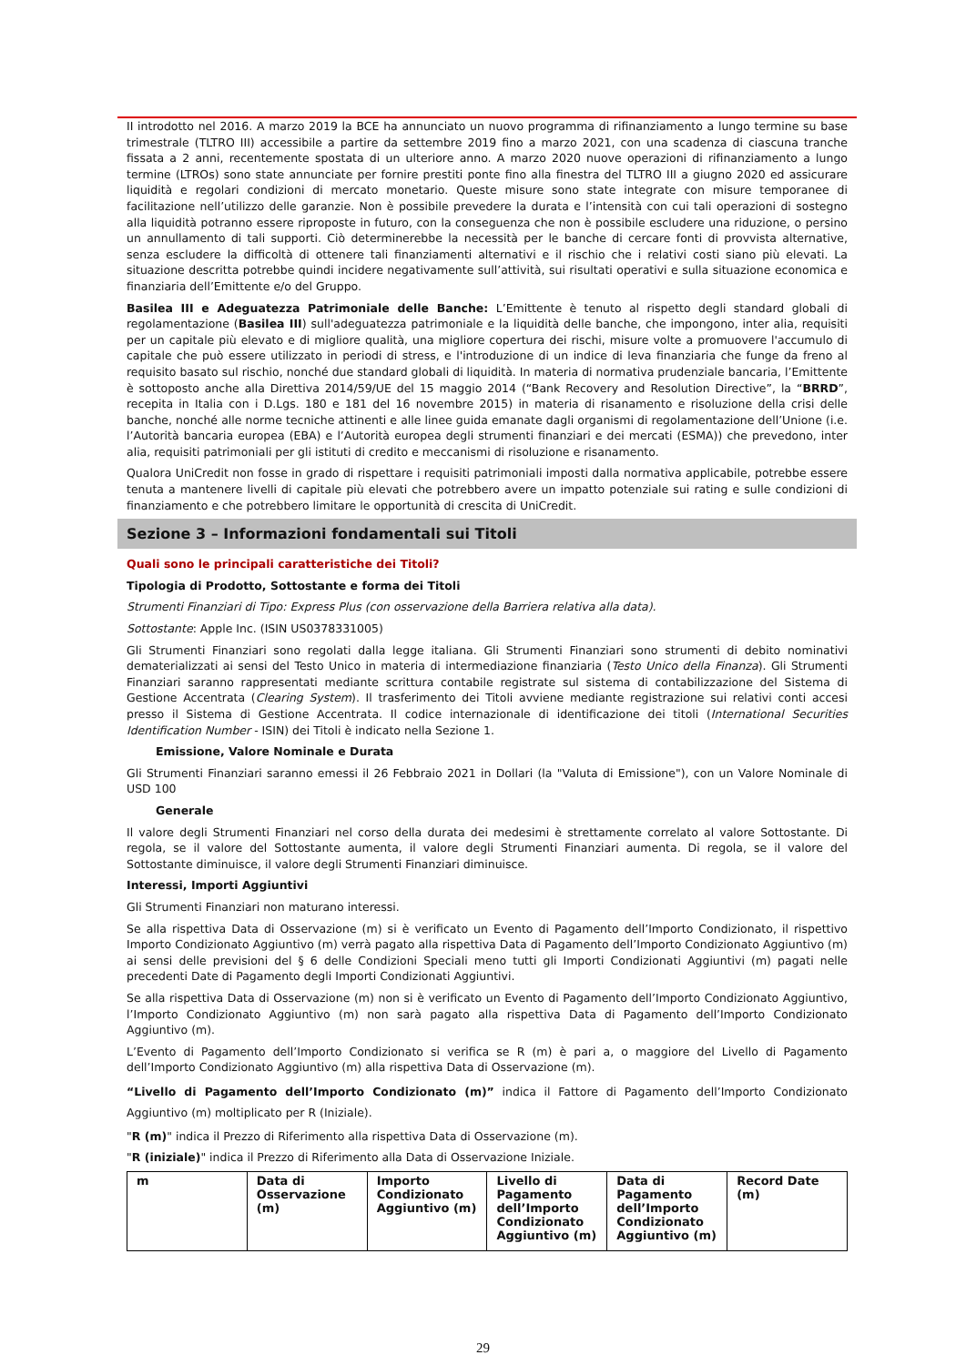II introdotto nel 2016. A marzo 2019 la BCE ha annunciato un nuovo programma di rifinanziamento a lungo termine su base trimestrale (TLTRO III) accessibile a partire da settembre 2019 fino a marzo 2021, con una scadenza di ciascuna tranche fissata a 2 anni, recentemente spostata di un ulteriore anno. A marzo 2020 nuove operazioni di rifinanziamento a lungo termine (LTROs) sono state annunciate per fornire prestiti ponte fino alla finestra del TLTRO III a giugno 2020 ed assicurare liquidità e regolari condizioni di mercato monetario. Queste misure sono state integrate con misure temporanee di facilitazione nell’utilizzo delle garanzie. Non è possibile prevedere la durata e l’intensità con cui tali operazioni di sostegno alla liquidità potranno essere riproposte in futuro, con la conseguenza che non è possibile escludere una riduzione, o persino un annullamento di tali supporti. Ciò determinerebbe la necessità per le banche di cercare fonti di provvista alternative, senza escludere la difficoltà di ottenere tali finanziamenti alternativi e il rischio che i relativi costi siano più elevati. La situazione descritta potrebbe quindi incidere negativamente sull’attività, sui risultati operativi e sulla situazione economica e finanziaria dell’Emittente e/o del Gruppo.
Basilea III e Adeguatezza Patrimoniale delle Banche: L’Emittente è tenuto al rispetto degli standard globali di regolamentazione (Basilea III) sull'adeguatezza patrimoniale e la liquidità delle banche, che impongono, inter alia, requisiti per un capitale più elevato e di migliore qualità, una migliore copertura dei rischi, misure volte a promuovere l'accumulo di capitale che può essere utilizzato in periodi di stress, e l'introduzione di un indice di leva finanziaria che funge da freno al requisito basato sul rischio, nonché due standard globali di liquidità. In materia di normativa prudenziale bancaria, l’Emittente è sottoposto anche alla Direttiva 2014/59/UE del 15 maggio 2014 (“Bank Recovery and Resolution Directive”, la “BRRD”, recepita in Italia con i D.Lgs. 180 e 181 del 16 novembre 2015) in materia di risanamento e risoluzione della crisi delle banche, nonché alle norme tecniche attinenti e alle linee guida emanate dagli organismi di regolamentazione dell’Unione (i.e. l’Autorità bancaria europea (EBA) e l’Autorità europea degli strumenti finanziari e dei mercati (ESMA)) che prevedono, inter alia, requisiti patrimoniali per gli istituti di credito e meccanismi di risoluzione e risanamento.
Qualora UniCredit non fosse in grado di rispettare i requisiti patrimoniali imposti dalla normativa applicabile, potrebbe essere tenuta a mantenere livelli di capitale più elevati che potrebbero avere un impatto potenziale sui rating e sulle condizioni di finanziamento e che potrebbero limitare le opportunità di crescita di UniCredit.
Sezione 3 – Informazioni fondamentali sui Titoli
Quali sono le principali caratteristiche dei Titoli?
Tipologia di Prodotto, Sottostante e forma dei Titoli
Strumenti Finanziari di Tipo: Express Plus (con osservazione della Barriera relativa alla data).
Sottostante: Apple Inc. (ISIN US0378331005)
Gli Strumenti Finanziari sono regolati dalla legge italiana. Gli Strumenti Finanziari sono strumenti di debito nominativi dematerializzati ai sensi del Testo Unico in materia di intermediazione finanziaria (Testo Unico della Finanza). Gli Strumenti Finanziari saranno rappresentati mediante scrittura contabile registrate sul sistema di contabilizzazione del Sistema di Gestione Accentrata (Clearing System). Il trasferimento dei Titoli avviene mediante registrazione sui relativi conti accesi presso il Sistema di Gestione Accentrata. Il codice internazionale di identificazione dei titoli (International Securities Identification Number - ISIN) dei Titoli è indicato nella Sezione 1.
Emissione, Valore Nominale e Durata
Gli Strumenti Finanziari saranno emessi il 26 Febbraio 2021 in Dollari (la "Valuta di Emissione"), con un Valore Nominale di USD 100
Generale
Il valore degli Strumenti Finanziari nel corso della durata dei medesimi è strettamente correlato al valore Sottostante. Di regola, se il valore del Sottostante aumenta, il valore degli Strumenti Finanziari aumenta. Di regola, se il valore del Sottostante diminuisce, il valore degli Strumenti Finanziari diminuisce.
Interessi, Importi Aggiuntivi
Gli Strumenti Finanziari non maturano interessi.
Se alla rispettiva Data di Osservazione (m) si è verificato un Evento di Pagamento dell’Importo Condizionato, il rispettivo Importo Condizionato Aggiuntivo (m) verrà pagato alla rispettiva Data di Pagamento dell’Importo Condizionato Aggiuntivo (m) ai sensi delle previsioni del § 6 delle Condizioni Speciali meno tutti gli Importi Condizionati Aggiuntivi (m) pagati nelle precedenti Date di Pagamento degli Importi Condizionati Aggiuntivi.
Se alla rispettiva Data di Osservazione (m) non si è verificato un Evento di Pagamento dell’Importo Condizionato Aggiuntivo, l’Importo Condizionato Aggiuntivo (m) non sarà pagato alla rispettiva Data di Pagamento dell’Importo Condizionato Aggiuntivo (m).
L’Evento di Pagamento dell’Importo Condizionato si verifica se R (m) è pari a, o maggiore del Livello di Pagamento dell’Importo Condizionato Aggiuntivo (m) alla rispettiva Data di Osservazione (m).
“Livello di Pagamento dell’Importo Condizionato (m)” indica il Fattore di Pagamento dell’Importo Condizionato Aggiuntivo (m) moltiplicato per R (Iniziale).
"R (m)" indica il Prezzo di Riferimento alla rispettiva Data di Osservazione (m).
"R (iniziale)" indica il Prezzo di Riferimento alla Data di Osservazione Iniziale.
| m | Data di Osservazione (m) | Importo Condizionato Aggiuntivo (m) | Livello di Pagamento dell’Importo Condizionato Aggiuntivo (m) | Data di Pagamento dell’Importo Condizionato Aggiuntivo (m) | Record Date (m) |
| --- | --- | --- | --- | --- | --- |
29